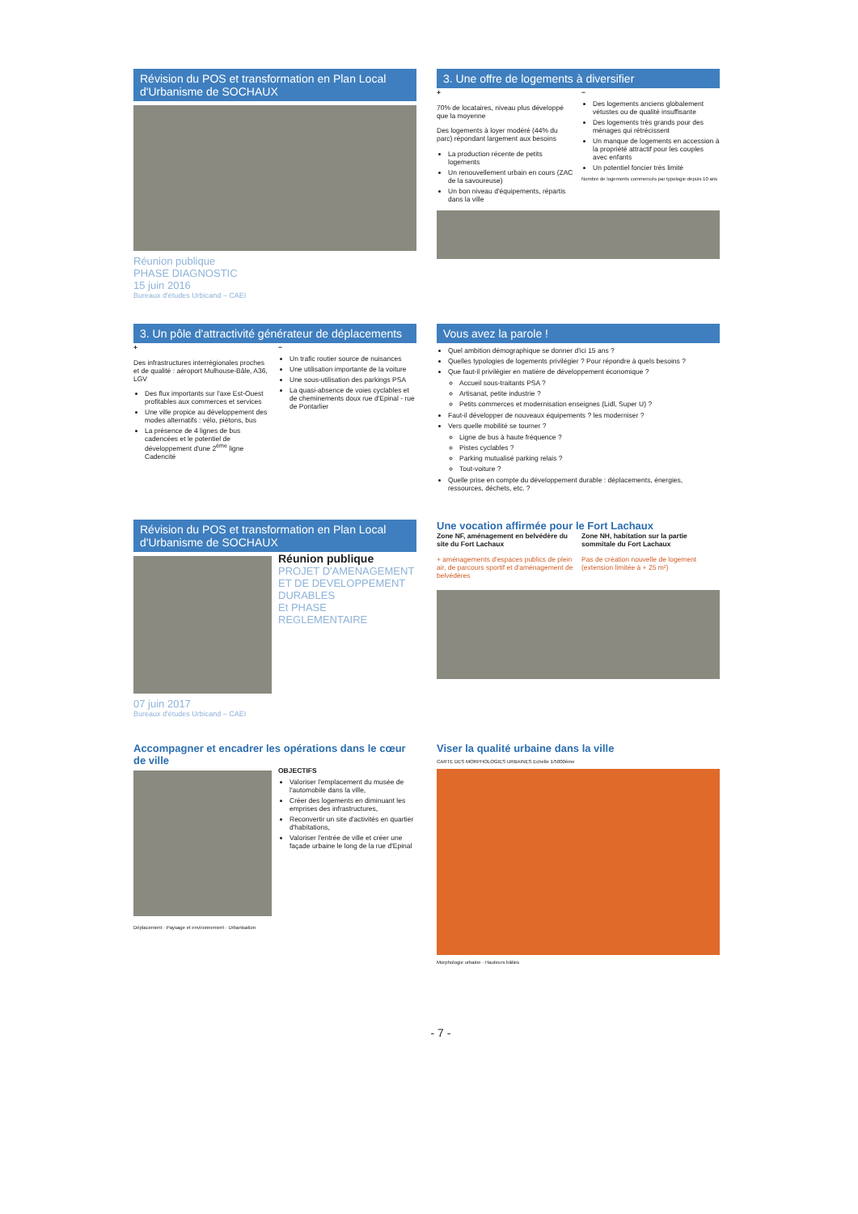Révision du POS et transformation en Plan Local d'Urbanisme de SOCHAUX
Réunion publique
PHASE DIAGNOSTIC
15 juin 2016
Bureaux d'études Urbicand – CAEI
3. Une offre de logements à diversifier
+
70% de locataires, niveau plus développé que la moyenne
Des logements à loyer modéré (44% du parc) répondant largement aux besoins
La production récente de petits logements
Un renouvellement urbain en cours (ZAC de la savoureuse)
Un bon niveau d'équipements, répartis dans la ville
−
Des logements anciens globalement vétustes ou de qualité insuffisante
Des logements très grands pour des ménages qui rétrécissent
Un manque de logements en accession à la propriété attractif pour les couples avec enfants
Un potentiel foncier très limité
Nombre de logements commencés par typologie depuis 10 ans
3. Un pôle d'attractivité générateur de déplacements
+
Des infrastructures interrégionales proches et de qualité : aéroport Mulhouse-Bâle, A36, LGV
Des flux importants sur l'axe Est-Ouest profitables aux commerces et services
Une ville propice au développement des modes alternatifs : vélo, piétons, bus
La présence de 4 lignes de bus cadencées et le potentiel de développement d'une 2<sup>ème</sup> ligne Cadencité
−
Un trafic routier source de nuisances
Une utilisation importante de la voiture
Une sous-utilisation des parkings PSA
La quasi-absence de voies cyclables et de cheminements doux rue d'Epinal - rue de Pontarlier
Vous avez la parole !
Quel ambition démographique se donner d'ici 15 ans ?
Quelles typologies de logements privilégier ? Pour répondre à quels besoins ?
Que faut-il privilégier en matière de développement économique ?
Accueil sous-traitants PSA ?
Artisanat, petite industrie ?
Petits commerces et modernisation enseignes (Lidl, Super U) ?
Faut-il développer de nouveaux équipements ? les moderniser ?
Vers quelle mobilité se tourner ?
Ligne de bus à haute fréquence ?
Pistes cyclables ?
Parking mutualisé parking relais ?
Tout-voiture ?
Quelle prise en compte du développement durable : déplacements, énergies, ressources, déchets, etc. ?
Révision du POS et transformation en Plan Local d'Urbanisme de SOCHAUX
Réunion publique
PROJET D'AMENAGEMENT ET DE DEVELOPPEMENT DURABLES
Et PHASE REGLEMENTAIRE
07 juin 2017
Bureaux d'études Urbicand – CAEI
Une vocation affirmée pour le Fort Lachaux
Zone NF, aménagement en belvédère du site du Fort Lachaux
+ aménagements d'espaces publics de plein air, de parcours sportif et d'aménagement de belvédères
Zone NH, habitation sur la partie sommitale du Fort Lachaux
Pas de création nouvelle de logement (extension limitée à + 25 m²)
Accompagner et encadrer les opérations dans le cœur de ville
OBJECTIFS
Valoriser l'emplacement du musée de l'automobile dans la ville,
Créer des logements en diminuant les emprises des infrastructures,
Reconvertir un site d'activités en quartier d'habitations,
Valoriser l'entrée de ville et créer une façade urbaine le long de la rue d'Epinal
Déplacement · Paysage et environnement · Urbanisation
Viser la qualité urbaine dans la ville
CARTE DES MORPHOLOGIES URBAINES Echelle 1/5000ème
Morphologie urbaine · Hauteurs bâties
- 7 -